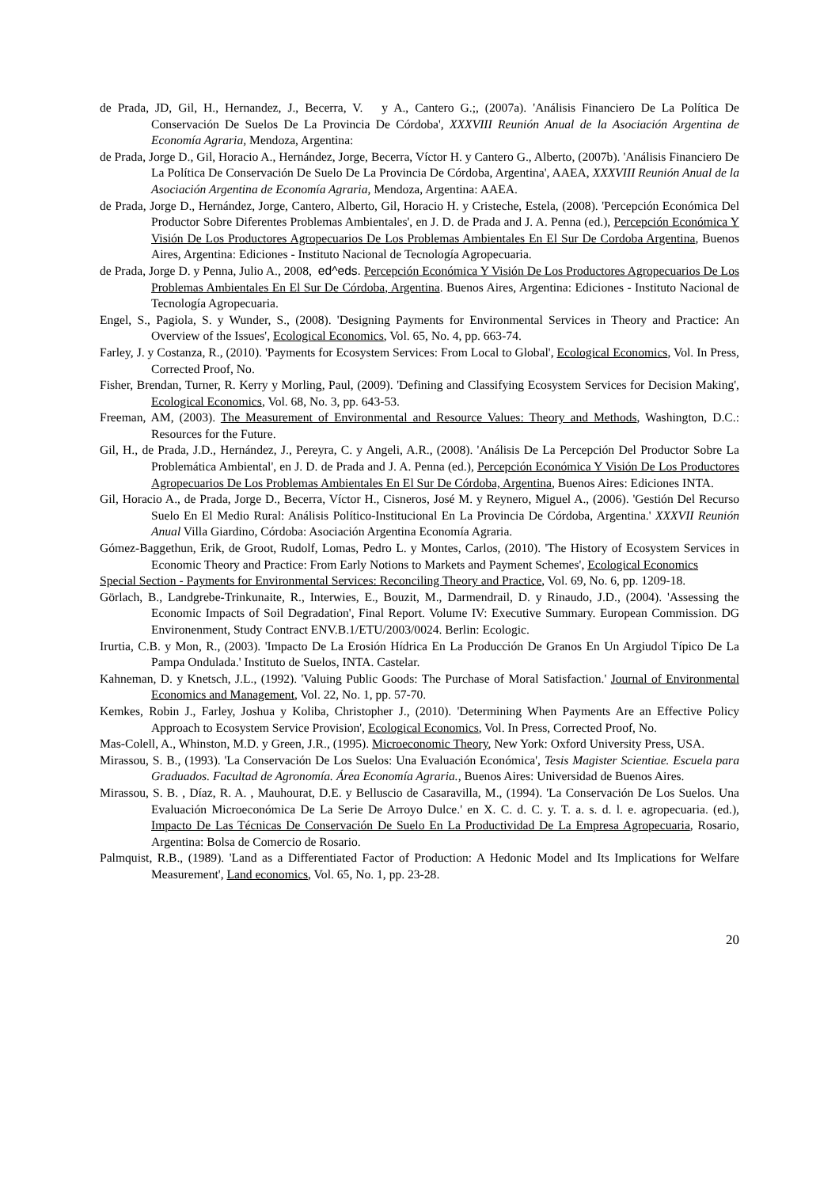de Prada, JD, Gil, H., Hernandez, J., Becerra, V. y A., Cantero G.;, (2007a). 'Análisis Financiero De La Política De Conservación De Suelos De La Provincia De Córdoba', XXXVIII Reunión Anual de la Asociación Argentina de Economía Agraria, Mendoza, Argentina:
de Prada, Jorge D., Gil, Horacio A., Hernández, Jorge, Becerra, Víctor H. y Cantero G., Alberto, (2007b). 'Análisis Financiero De La Política De Conservación De Suelo De La Provincia De Córdoba, Argentina', AAEA, XXXVIII Reunión Anual de la Asociación Argentina de Economía Agraria, Mendoza, Argentina: AAEA.
de Prada, Jorge D., Hernández, Jorge, Cantero, Alberto, Gil, Horacio H. y Cristeche, Estela, (2008). 'Percepción Económica Del Productor Sobre Diferentes Problemas Ambientales', en J. D. de Prada and J. A. Penna (ed.), Percepción Económica Y Visión De Los Productores Agropecuarios De Los Problemas Ambientales En El Sur De Cordoba Argentina, Buenos Aires, Argentina: Ediciones - Instituto Nacional de Tecnología Agropecuaria.
de Prada, Jorge D. y Penna, Julio A., 2008, ed^eds. Percepción Económica Y Visión De Los Productores Agropecuarios De Los Problemas Ambientales En El Sur De Córdoba, Argentina. Buenos Aires, Argentina: Ediciones - Instituto Nacional de Tecnología Agropecuaria.
Engel, S., Pagiola, S. y Wunder, S., (2008). 'Designing Payments for Environmental Services in Theory and Practice: An Overview of the Issues', Ecological Economics, Vol. 65, No. 4, pp. 663-74.
Farley, J. y Costanza, R., (2010). 'Payments for Ecosystem Services: From Local to Global', Ecological Economics, Vol. In Press, Corrected Proof, No.
Fisher, Brendan, Turner, R. Kerry y Morling, Paul, (2009). 'Defining and Classifying Ecosystem Services for Decision Making', Ecological Economics, Vol. 68, No. 3, pp. 643-53.
Freeman, AM, (2003). The Measurement of Environmental and Resource Values: Theory and Methods, Washington, D.C.: Resources for the Future.
Gil, H., de Prada, J.D., Hernández, J., Pereyra, C. y Angeli, A.R., (2008). 'Análisis De La Percepción Del Productor Sobre La Problemática Ambiental', en J. D. de Prada and J. A. Penna (ed.), Percepción Económica Y Visión De Los Productores Agropecuarios De Los Problemas Ambientales En El Sur De Córdoba, Argentina, Buenos Aires: Ediciones INTA.
Gil, Horacio A., de Prada, Jorge D., Becerra, Víctor H., Cisneros, José M. y Reynero, Miguel A., (2006). 'Gestión Del Recurso Suelo En El Medio Rural: Análisis Político-Institucional En La Provincia De Córdoba, Argentina.' XXXVII Reunión Anual Villa Giardino, Córdoba: Asociación Argentina Economía Agraria.
Gómez-Baggethun, Erik, de Groot, Rudolf, Lomas, Pedro L. y Montes, Carlos, (2010). 'The History of Ecosystem Services in Economic Theory and Practice: From Early Notions to Markets and Payment Schemes', Ecological Economics
Special Section - Payments for Environmental Services: Reconciling Theory and Practice, Vol. 69, No. 6, pp. 1209-18.
Görlach, B., Landgrebe-Trinkunaite, R., Interwies, E., Bouzit, M., Darmendrail, D. y Rinaudo, J.D., (2004). 'Assessing the Economic Impacts of Soil Degradation', Final Report. Volume IV: Executive Summary. European Commission. DG Environenment, Study Contract ENV.B.1/ETU/2003/0024. Berlin: Ecologic.
Irurtia, C.B. y Mon, R., (2003). 'Impacto De La Erosión Hídrica En La Producción De Granos En Un Argiudol Típico De La Pampa Ondulada.' Instituto de Suelos, INTA. Castelar.
Kahneman, D. y Knetsch, J.L., (1992). 'Valuing Public Goods: The Purchase of Moral Satisfaction.' Journal of Environmental Economics and Management, Vol. 22, No. 1, pp. 57-70.
Kemkes, Robin J., Farley, Joshua y Koliba, Christopher J., (2010). 'Determining When Payments Are an Effective Policy Approach to Ecosystem Service Provision', Ecological Economics, Vol. In Press, Corrected Proof, No.
Mas-Colell, A., Whinston, M.D. y Green, J.R., (1995). Microeconomic Theory, New York: Oxford University Press, USA.
Mirassou, S. B., (1993). 'La Conservación De Los Suelos: Una Evaluación Económica', Tesis Magister Scientiae. Escuela para Graduados. Facultad de Agronomía. Área Economía Agraria., Buenos Aires: Universidad de Buenos Aires.
Mirassou, S. B. , Díaz, R. A. , Mauhourat, D.E. y Belluscio de Casaravilla, M., (1994). 'La Conservación De Los Suelos. Una Evaluación Microeconómica De La Serie De Arroyo Dulce.' en X. C. d. C. y. T. a. s. d. l. e. agropecuaria. (ed.), Impacto De Las Técnicas De Conservación De Suelo En La Productividad De La Empresa Agropecuaria, Rosario, Argentina: Bolsa de Comercio de Rosario.
Palmquist, R.B., (1989). 'Land as a Differentiated Factor of Production: A Hedonic Model and Its Implications for Welfare Measurement', Land economics, Vol. 65, No. 1, pp. 23-28.
20